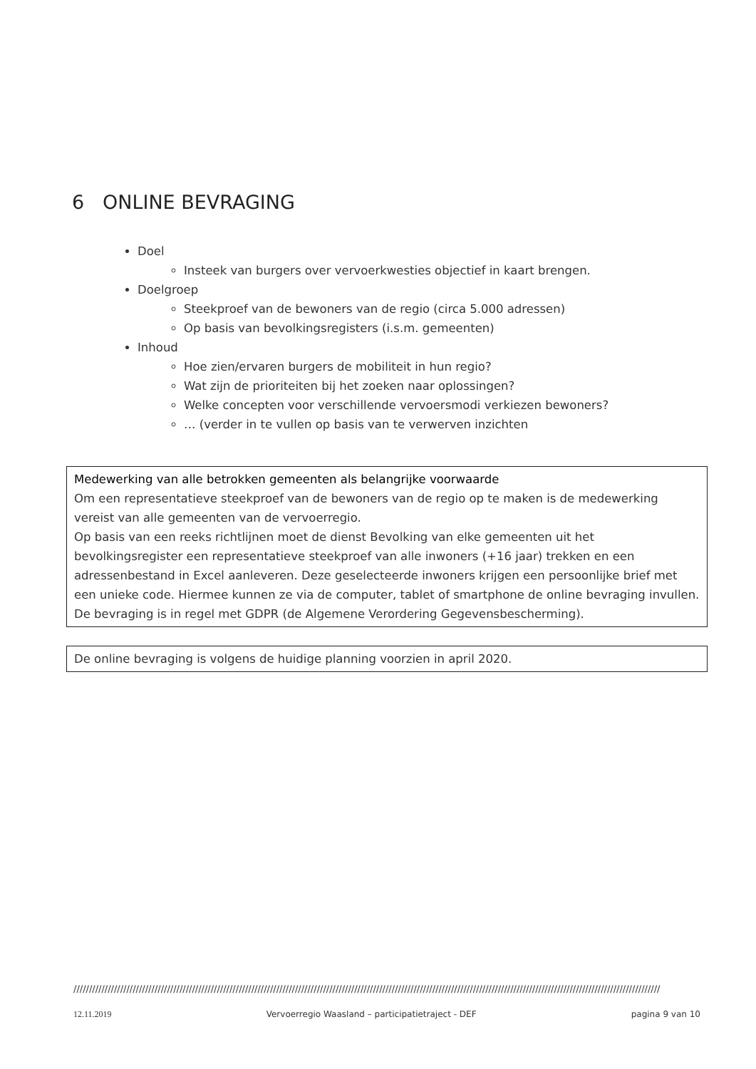6 ONLINE BEVRAGING
Doel
Insteek van burgers over vervoerkwesties objectief in kaart brengen.
Doelgroep
Steekproef van de bewoners van de regio (circa 5.000 adressen)
Op basis van bevolkingsregisters (i.s.m. gemeenten)
Inhoud
Hoe zien/ervaren burgers de mobiliteit in hun regio?
Wat zijn de prioriteiten bij het zoeken naar oplossingen?
Welke concepten voor verschillende vervoersmodi verkiezen bewoners?
… (verder in te vullen op basis van te verwerven inzichten
Medewerking van alle betrokken gemeenten als belangrijke voorwaarde
Om een representatieve steekproef van de bewoners van de regio op te maken is de medewerking vereist van alle gemeenten van de vervoerregio.
Op basis van een reeks richtlijnen moet de dienst Bevolking van elke gemeenten uit het bevolkingsregister een representatieve steekproef van alle inwoners (+16 jaar) trekken en een adressenbestand in Excel aanleveren. Deze geselecteerde inwoners krijgen een persoonlijke brief met een unieke code. Hiermee kunnen ze via de computer, tablet of smartphone de online bevraging invullen. De bevraging is in regel met GDPR (de Algemene Verordering Gegevensbescherming).
De online bevraging is volgens de huidige planning voorzien in april 2020.
////////////////////////////////////////////////////////////////////////////////////////////////////////////////////////////////////////////////////////////////////////////////////////////
12.11.2019 Vervoerregio Waasland – participatietraject - DEF pagina 9 van 10